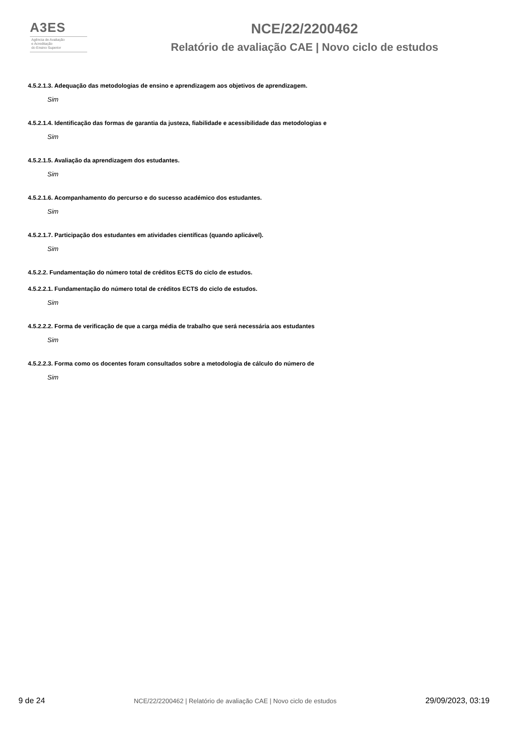A3ES
Agência de Avaliação
e Acreditação
do Ensino Superior
NCE/22/2200462
Relatório de avaliação CAE | Novo ciclo de estudos
4.5.2.1.3. Adequação das metodologias de ensino e aprendizagem aos objetivos de aprendizagem.
Sim
4.5.2.1.4. Identificação das formas de garantia da justeza, fiabilidade e acessibilidade das metodologias e
Sim
4.5.2.1.5. Avaliação da aprendizagem dos estudantes.
Sim
4.5.2.1.6. Acompanhamento do percurso e do sucesso académico dos estudantes.
Sim
4.5.2.1.7. Participação dos estudantes em atividades científicas (quando aplicável).
Sim
4.5.2.2. Fundamentação do número total de créditos ECTS do ciclo de estudos.
4.5.2.2.1. Fundamentação do número total de créditos ECTS do ciclo de estudos.
Sim
4.5.2.2.2. Forma de verificação de que a carga média de trabalho que será necessária aos estudantes
Sim
4.5.2.2.3. Forma como os docentes foram consultados sobre a metodologia de cálculo do número de
Sim
9 de 24 NCE/22/2200462 | Relatório de avaliação CAE | Novo ciclo de estudos 29/09/2023, 03:19